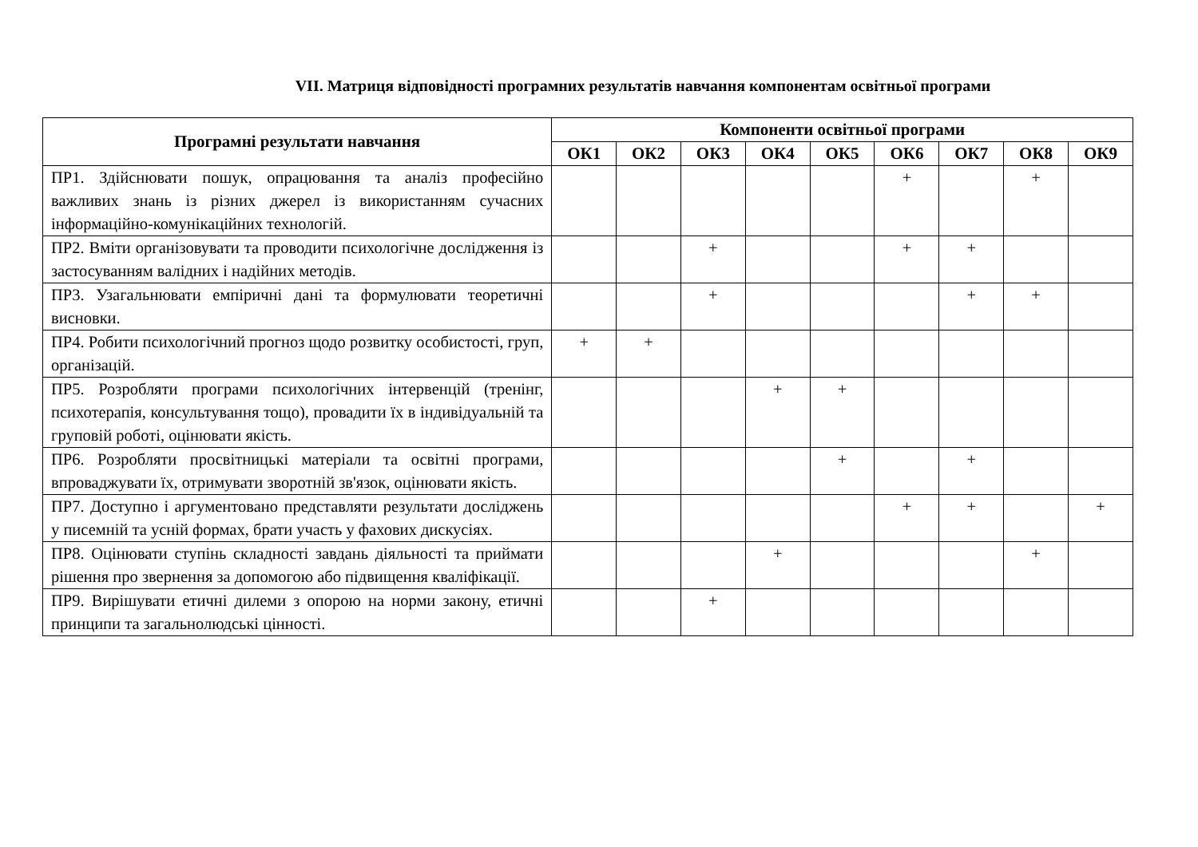VII. Матриця відповідності програмних результатів навчання компонентам освітньої програми
| Програмні результати навчання | Компоненти освітньої програми | | | | | | | | |
| --- | --- | --- | --- | --- | --- | --- | --- | --- | --- |
| | ОК1 | ОК2 | ОК3 | ОК4 | ОК5 | ОК6 | ОК7 | ОК8 | ОК9 |
| ПР1. Здійснювати пошук, опрацювання та аналіз професійно важливих знань із різних джерел із використанням сучасних інформаційно-комунікаційних технологій. | | | | | | + | | + | |
| ПР2. Вміти організовувати та проводити психологічне дослідження із застосуванням валідних і надійних методів. | | | + | | | + | + | | |
| ПР3. Узагальнювати емпіричні дані та формулювати теоретичні висновки. | | | + | | | | + | + | |
| ПР4. Робити психологічний прогноз щодо розвитку особистості, груп, організацій. | + | + | | | | | | | |
| ПР5. Розробляти програми психологічних інтервенцій (тренінг, психотерапія, консультування тощо), провадити їх в індивідуальній та груповій роботі, оцінювати якість. | | | | + | + | | | | |
| ПР6. Розробляти просвітницькі матеріали та освітні програми, впроваджувати їх, отримувати зворотній зв'язок, оцінювати якість. | | | | | + | | + | | |
| ПР7. Доступно і аргументовано представляти результати досліджень у писемній та усній формах, брати участь у фахових дискусіях. | | | | | | + | + | | + |
| ПР8. Оцінювати ступінь складності завдань діяльності та приймати рішення про звернення за допомогою або підвищення кваліфікації. | | | | + | | | | + | |
| ПР9. Вирішувати етичні дилеми з опорою на норми закону, етичні принципи та загальнолюдські цінності. | | | + | | | | | | |